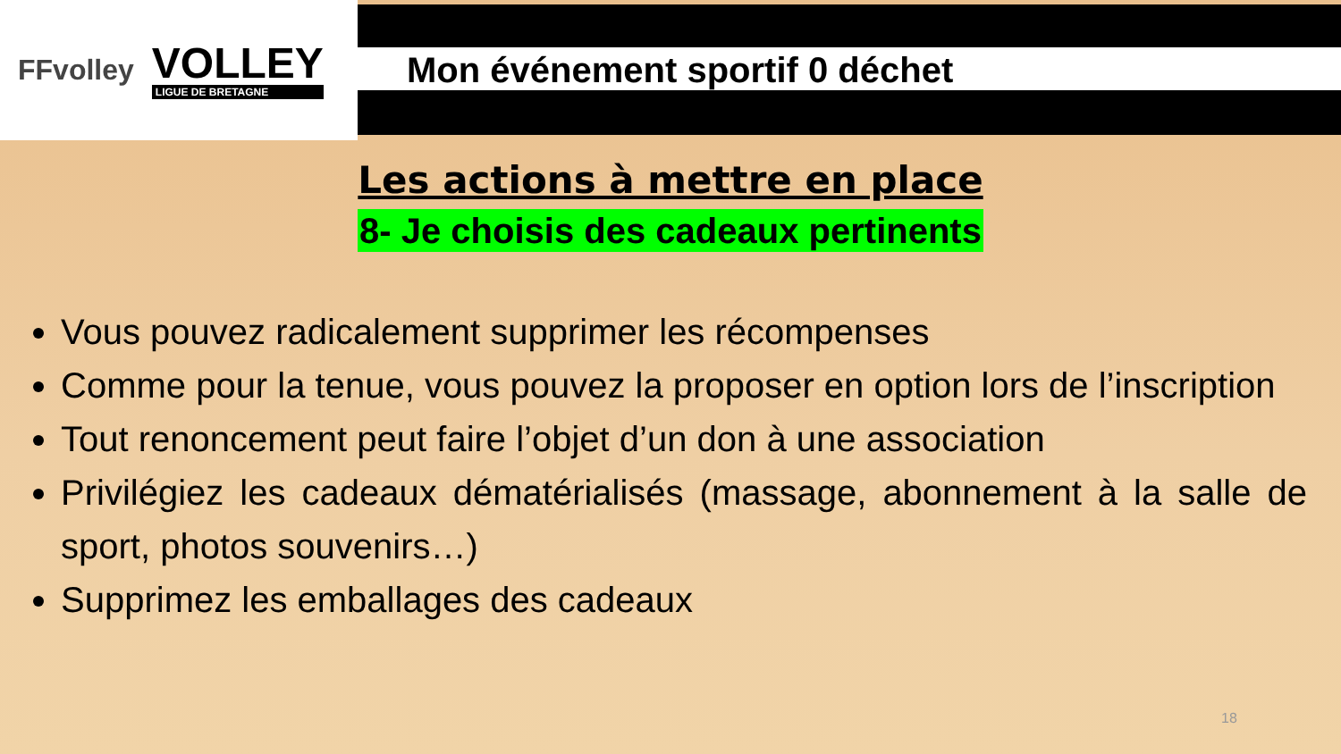FFvolley
VOLLEY
LIGUE DE BRETAGNE
Mon événement sportif 0 déchet
Les actions à mettre en place
8- Je choisis des cadeaux pertinents
Vous pouvez radicalement supprimer les récompenses
Comme pour la tenue, vous pouvez la proposer en option lors de l’inscription
Tout renoncement peut faire l’objet d’un don à une association
Privilégiez les cadeaux dématérialisés (massage, abonnement à la salle de sport, photos souvenirs…)
Supprimez les emballages des cadeaux
18